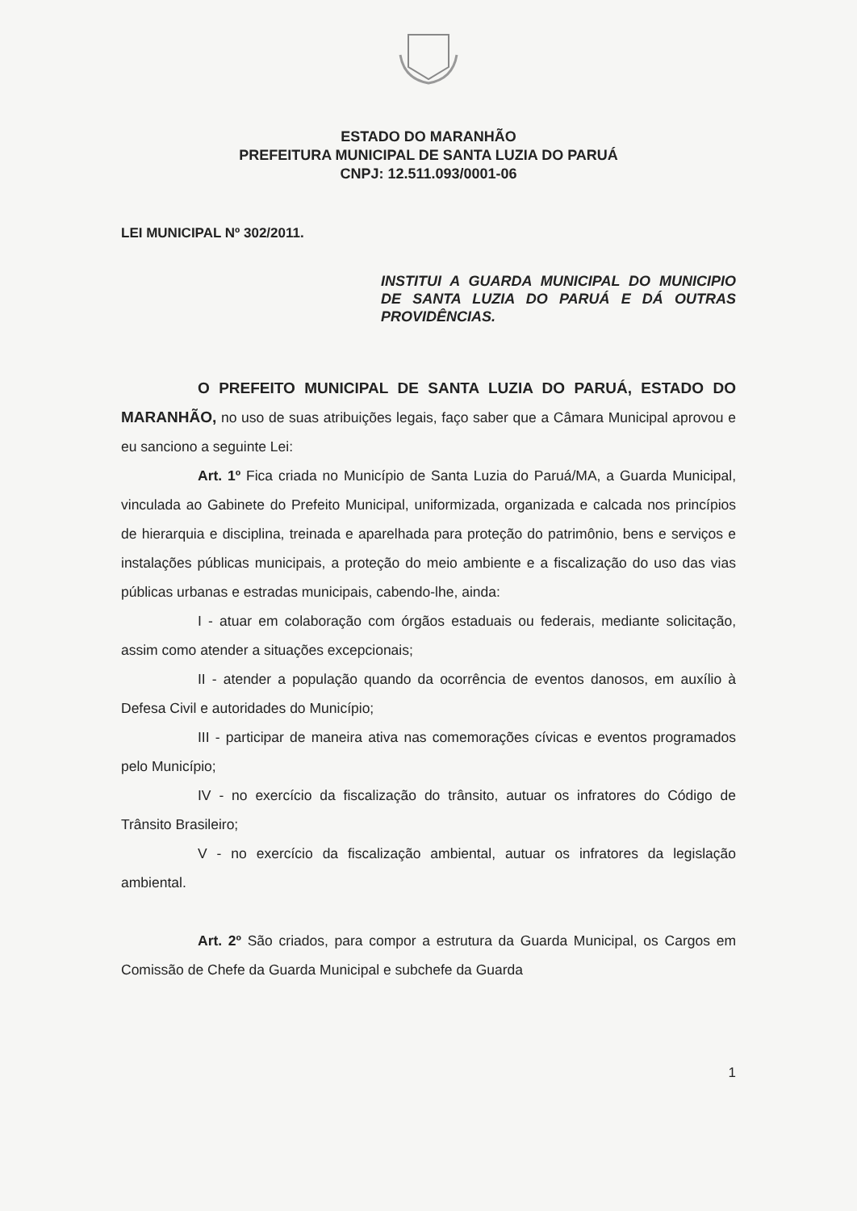ESTADO DO MARANHÃO
PREFEITURA MUNICIPAL DE SANTA LUZIA DO PARUÁ
CNPJ: 12.511.093/0001-06
LEI MUNICIPAL Nº 302/2011.
INSTITUI A GUARDA MUNICIPAL DO MUNICIPIO DE SANTA LUZIA DO PARUÁ E DÁ OUTRAS PROVIDÊNCIAS.
O PREFEITO MUNICIPAL DE SANTA LUZIA DO PARUÁ, ESTADO DO MARANHÃO, no uso de suas atribuições legais, faço saber que a Câmara Municipal aprovou e eu sanciono a seguinte Lei:
Art. 1º Fica criada no Município de Santa Luzia do Paruá/MA, a Guarda Municipal, vinculada ao Gabinete do Prefeito Municipal, uniformizada, organizada e calcada nos princípios de hierarquia e disciplina, treinada e aparelhada para proteção do patrimônio, bens e serviços e instalações públicas municipais, a proteção do meio ambiente e a fiscalização do uso das vias públicas urbanas e estradas municipais, cabendo-lhe, ainda:
I - atuar em colaboração com órgãos estaduais ou federais, mediante solicitação, assim como atender a situações excepcionais;
II - atender a população quando da ocorrência de eventos danosos, em auxílio à Defesa Civil e autoridades do Município;
III - participar de maneira ativa nas comemorações cívicas e eventos programados pelo Município;
IV - no exercício da fiscalização do trânsito, autuar os infratores do Código de Trânsito Brasileiro;
V - no exercício da fiscalização ambiental, autuar os infratores da legislação ambiental.
Art. 2º São criados, para compor a estrutura da Guarda Municipal, os Cargos em Comissão de Chefe da Guarda Municipal e subchefe da Guarda
1